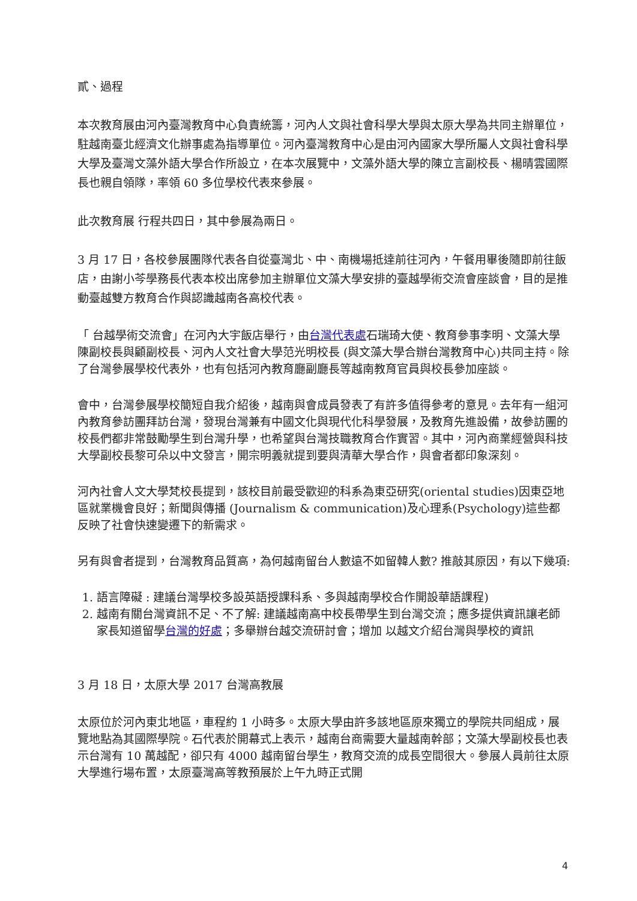貳、過程
本次教育展由河內臺灣教育中心負責統籌，河內人文與社會科學大學與太原大學為共同主辦單位，駐越南臺北經濟文化辦事處為指導單位。河內臺灣教育中心是由河內國家大學所屬人文與社會科學大學及臺灣文藻外語大學合作所設立，在本次展覽中，文藻外語大學的陳立言副校長、楊晴雲國際長也親自領隊，率領 60 多位學校代表來參展。
此次教育展 行程共四日，其中參展為兩日。
3 月 17 日，各校參展團隊代表各自從臺灣北、中、南機場抵達前往河內，午餐用畢後隨即前往飯店，由謝小芩學務長代表本校出席參加主辦單位文藻大學安排的臺越學術交流會座談會，目的是推動臺越雙方教育合作與認識越南各高校代表。
「 台越學術交流會」在河內大宇飯店舉行，由台灣代表處石瑞琦大使、教育參事李明、文藻大學陳副校長與顧副校長、河內人文社會大學范光明校長 (與文藻大學合辦台灣教育中心)共同主持。除了台灣參展學校代表外，也有包括河內教育廳副廳長等越南教育官員與校長參加座談。
會中，台灣參展學校簡短自我介紹後，越南與會成員發表了有許多值得參考的意見。去年有一組河內教育參訪團拜訪台灣，發現台灣兼有中國文化與現代化科學發展，及教育先進設備，故參訪團的校長們都非常鼓勵學生到台灣升學，也希望與台灣技職教育合作實習。其中，河內商業經營與科技大學副校長黎可朵以中文發言，開宗明義就提到要與清華大學合作，與會者都印象深刻。
河內社會人文大學梵校長提到，該校目前最受歡迎的科系為東亞研究(oriental studies)因東亞地區就業機會良好；新聞與傳播 (Journalism & communication)及心理系(Psychology)這些都反映了社會快速變遷下的新需求。
另有與會者提到，台灣教育品質高，為何越南留台人數遠不如留韓人數? 推敲其原因，有以下幾項:
1. 語言障礙 : 建議台灣學校多設英語授課科系、多與越南學校合作開設華語課程)
2. 越南有關台灣資訊不足、不了解: 建議越南高中校長帶學生到台灣交流；應多提供資訊讓老師家長知道留學台灣的好處；多舉辦台越交流研討會；增加 以越文介紹台灣與學校的資訊
3 月 18 日，太原大學 2017 台灣高教展
太原位於河內東北地區，車程約 1 小時多。太原大學由許多該地區原來獨立的學院共同組成，展覽地點為其國際學院。石代表於開幕式上表示，越南台商需要大量越南幹部；文藻大學副校長也表示台灣有 10 萬越配，卻只有 4000 越南留台學生，教育交流的成長空間很大。參展人員前往太原大學進行場布置，太原臺灣高等教預展於上午九時正式開
4